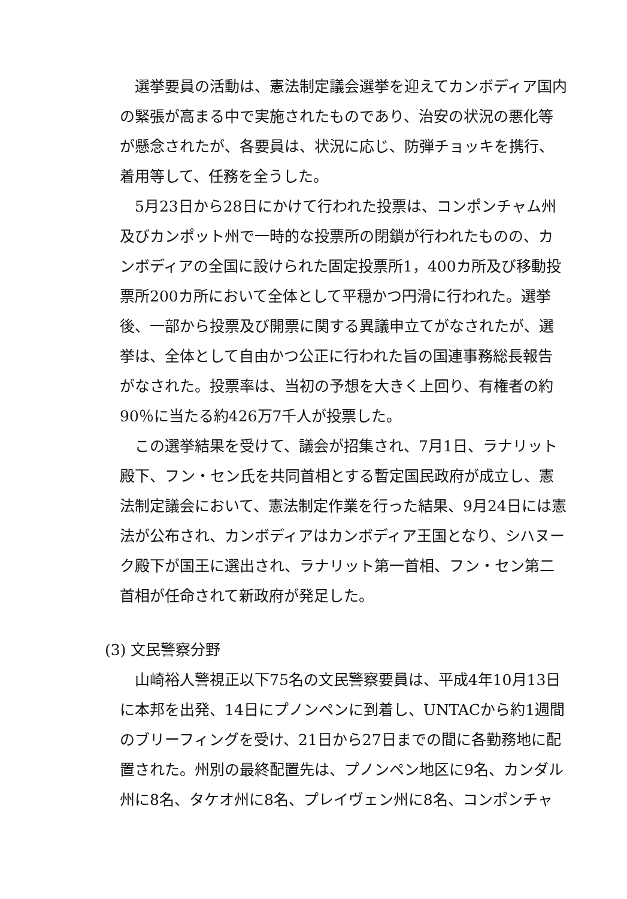選挙要員の活動は、憲法制定議会選挙を迎えてカンボディア国内の緊張が高まる中で実施されたものであり、治安の状況の悪化等が懸念されたが、各要員は、状況に応じ、防弾チョッキを携行、着用等して、任務を全うした。
5月23日から28日にかけて行われた投票は、コンポンチャム州及びカンポット州で一時的な投票所の閉鎖が行われたものの、カンボディアの全国に設けられた固定投票所1，400カ所及び移動投票所200カ所において全体として平穏かつ円滑に行われた。選挙後、一部から投票及び開票に関する異議申立てがなされたが、選挙は、全体として自由かつ公正に行われた旨の国連事務総長報告がなされた。投票率は、当初の予想を大きく上回り、有権者の約90％に当たる約426万7千人が投票した。
この選挙結果を受けて、議会が招集され、7月1日、ラナリット殿下、フン・セン氏を共同首相とする暫定国民政府が成立し、憲法制定議会において、憲法制定作業を行った結果、9月24日には憲法が公布され、カンボディアはカンボディア王国となり、シハヌーク殿下が国王に選出され、ラナリット第一首相、フン・セン第二首相が任命されて新政府が発足した。
(3) 文民警察分野
山崎裕人警視正以下75名の文民警察要員は、平成4年10月13日に本邦を出発、14日にプノンペンに到着し、UNTACから約1週間のブリーフィングを受け、21日から27日までの間に各勤務地に配置された。州別の最終配置先は、プノンペン地区に9名、カンダル州に8名、タケオ州に8名、プレイヴェン州に8名、コンポンチャ